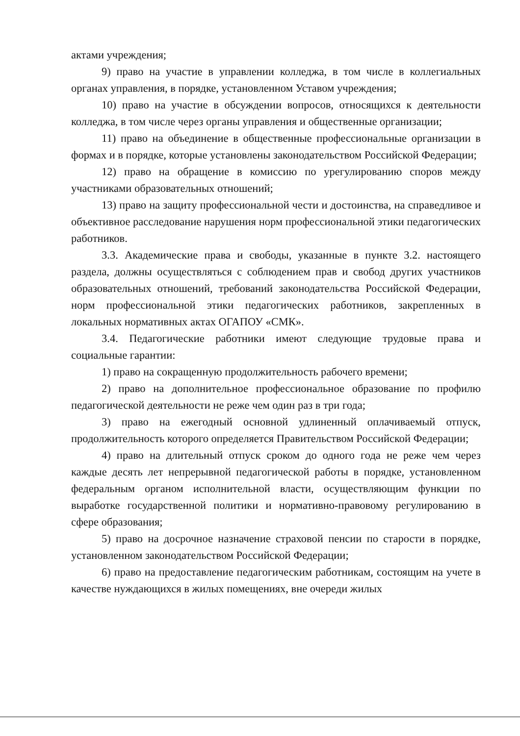актами учреждения;
9) право на участие в управлении колледжа, в том числе в коллегиальных органах управления, в порядке, установленном Уставом учреждения;
10) право на участие в обсуждении вопросов, относящихся к деятельности колледжа, в том числе через органы управления и общественные организации;
11) право на объединение в общественные профессиональные организации в формах и в порядке, которые установлены законодательством Российской Федерации;
12) право на обращение в комиссию по урегулированию споров между участниками образовательных отношений;
13) право на защиту профессиональной чести и достоинства, на справедливое и объективное расследование нарушения норм профессиональной этики педагогических работников.
3.3. Академические права и свободы, указанные в пункте 3.2. настоящего раздела, должны осуществляться с соблюдением прав и свобод других участников образовательных отношений, требований законодательства Российской Федерации, норм профессиональной этики педагогических работников, закрепленных в локальных нормативных актах ОГАПОУ «СМК».
3.4. Педагогические работники имеют следующие трудовые права и социальные гарантии:
1) право на сокращенную продолжительность рабочего времени;
2) право на дополнительное профессиональное образование по профилю педагогической деятельности не реже чем один раз в три года;
3) право на ежегодный основной удлиненный оплачиваемый отпуск, продолжительность которого определяется Правительством Российской Федерации;
4) право на длительный отпуск сроком до одного года не реже чем через каждые десять лет непрерывной педагогической работы в порядке, установленном федеральным органом исполнительной власти, осуществляющим функции по выработке государственной политики и нормативно-правовому регулированию в сфере образования;
5) право на досрочное назначение страховой пенсии по старости в порядке, установленном законодательством Российской Федерации;
6) право на предоставление педагогическим работникам, состоящим на учете в качестве нуждающихся в жилых помещениях, вне очереди жилых